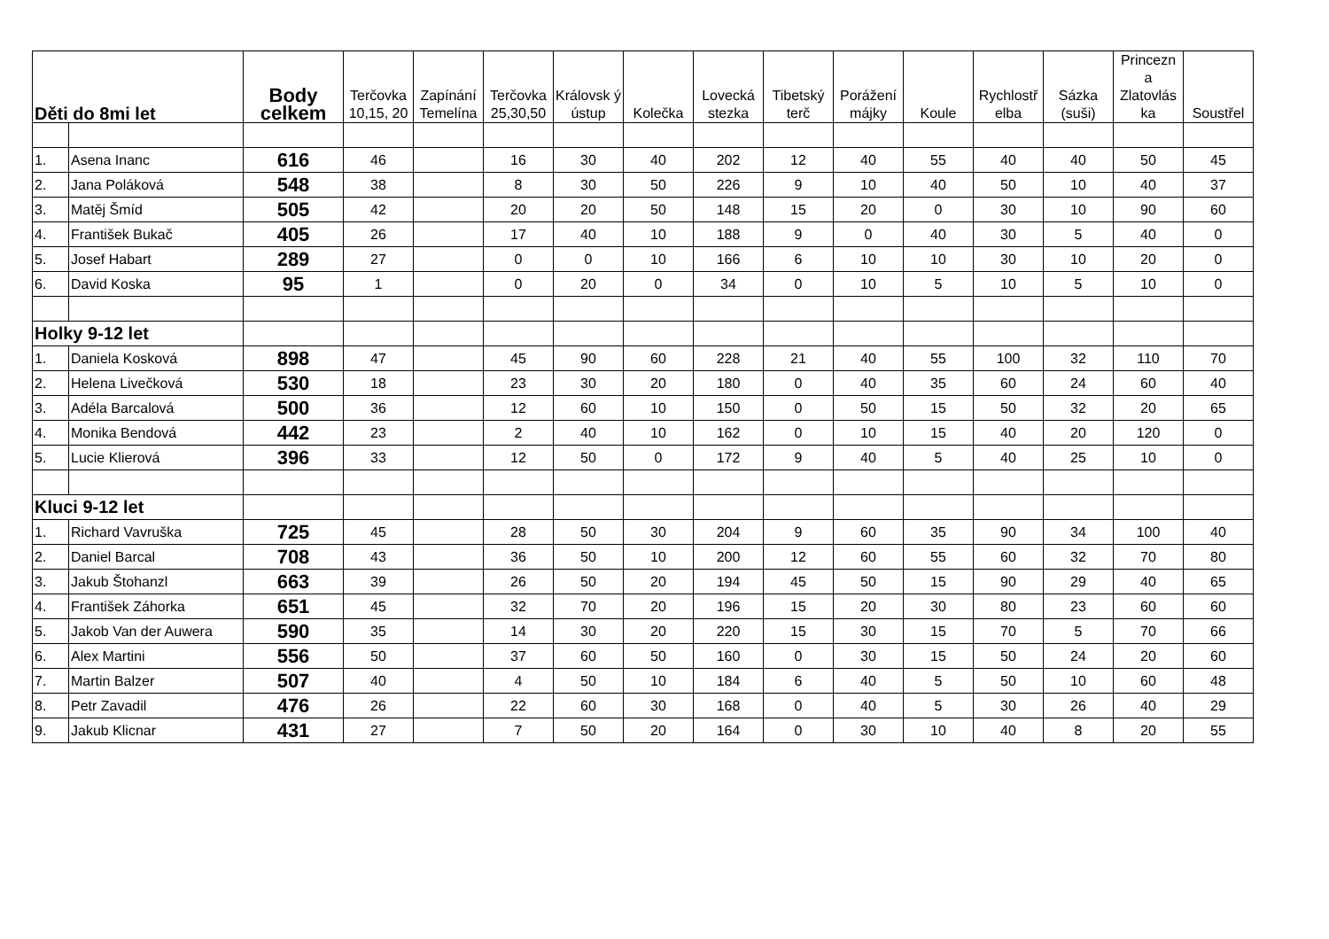| Děti do 8mi let | | Body celkem | Terčovka 10,15, 20 | Zapínání Temelína | Terčovka 25,30,50 | Královsk ý ústup | Kolečka | Lovecká stezka | Tibetský terč | Porážení májky | Koule | Rychlostř elba | Sázka (suši) | Princezn a Zlatovlás ka | Soustřel |
| --- | --- | --- | --- | --- | --- | --- | --- | --- | --- | --- | --- | --- | --- | --- | --- |
| 1. | Asena Inanc | 616 | 46 | | 16 | 30 | 40 | 202 | 12 | 40 | 55 | 40 | 40 | 50 | 45 |
| 2. | Jana Poláková | 548 | 38 | | 8 | 30 | 50 | 226 | 9 | 10 | 40 | 50 | 10 | 40 | 37 |
| 3. | Matěj Šmíd | 505 | 42 | | 20 | 20 | 50 | 148 | 15 | 20 | 0 | 30 | 10 | 90 | 60 |
| 4. | František Bukač | 405 | 26 | | 17 | 40 | 10 | 188 | 9 | 0 | 40 | 30 | 5 | 40 | 0 |
| 5. | Josef Habart | 289 | 27 | | 0 | 0 | 10 | 166 | 6 | 10 | 10 | 30 | 10 | 20 | 0 |
| 6. | David Koska | 95 | 1 | | 0 | 20 | 0 | 34 | 0 | 10 | 5 | 10 | 5 | 10 | 0 |
| Holky 9-12 let | | | | | | | | | | | | | | | |
| 1. | Daniela Kosková | 898 | 47 | | 45 | 90 | 60 | 228 | 21 | 40 | 55 | 100 | 32 | 110 | 70 |
| 2. | Helena Livečková | 530 | 18 | | 23 | 30 | 20 | 180 | 0 | 40 | 35 | 60 | 24 | 60 | 40 |
| 3. | Adéla Barcalová | 500 | 36 | | 12 | 60 | 10 | 150 | 0 | 50 | 15 | 50 | 32 | 20 | 65 |
| 4. | Monika Bendová | 442 | 23 | | 2 | 40 | 10 | 162 | 0 | 10 | 15 | 40 | 20 | 120 | 0 |
| 5. | Lucie Klierová | 396 | 33 | | 12 | 50 | 0 | 172 | 9 | 40 | 5 | 40 | 25 | 10 | 0 |
| Kluci 9-12 let | | | | | | | | | | | | | | | |
| 1. | Richard Vavruška | 725 | 45 | | 28 | 50 | 30 | 204 | 9 | 60 | 35 | 90 | 34 | 100 | 40 |
| 2. | Daniel Barcal | 708 | 43 | | 36 | 50 | 10 | 200 | 12 | 60 | 55 | 60 | 32 | 70 | 80 |
| 3. | Jakub Štohanzl | 663 | 39 | | 26 | 50 | 20 | 194 | 45 | 50 | 15 | 90 | 29 | 40 | 65 |
| 4. | František Záhorka | 651 | 45 | | 32 | 70 | 20 | 196 | 15 | 20 | 30 | 80 | 23 | 60 | 60 |
| 5. | Jakob Van der Auwera | 590 | 35 | | 14 | 30 | 20 | 220 | 15 | 30 | 15 | 70 | 5 | 70 | 66 |
| 6. | Alex Martini | 556 | 50 | | 37 | 60 | 50 | 160 | 0 | 30 | 15 | 50 | 24 | 20 | 60 |
| 7. | Martin Balzer | 507 | 40 | | 4 | 50 | 10 | 184 | 6 | 40 | 5 | 50 | 10 | 60 | 48 |
| 8. | Petr Zavadil | 476 | 26 | | 22 | 60 | 30 | 168 | 0 | 40 | 5 | 30 | 26 | 40 | 29 |
| 9. | Jakub Klicnar | 431 | 27 | | 7 | 50 | 20 | 164 | 0 | 30 | 10 | 40 | 8 | 20 | 55 |